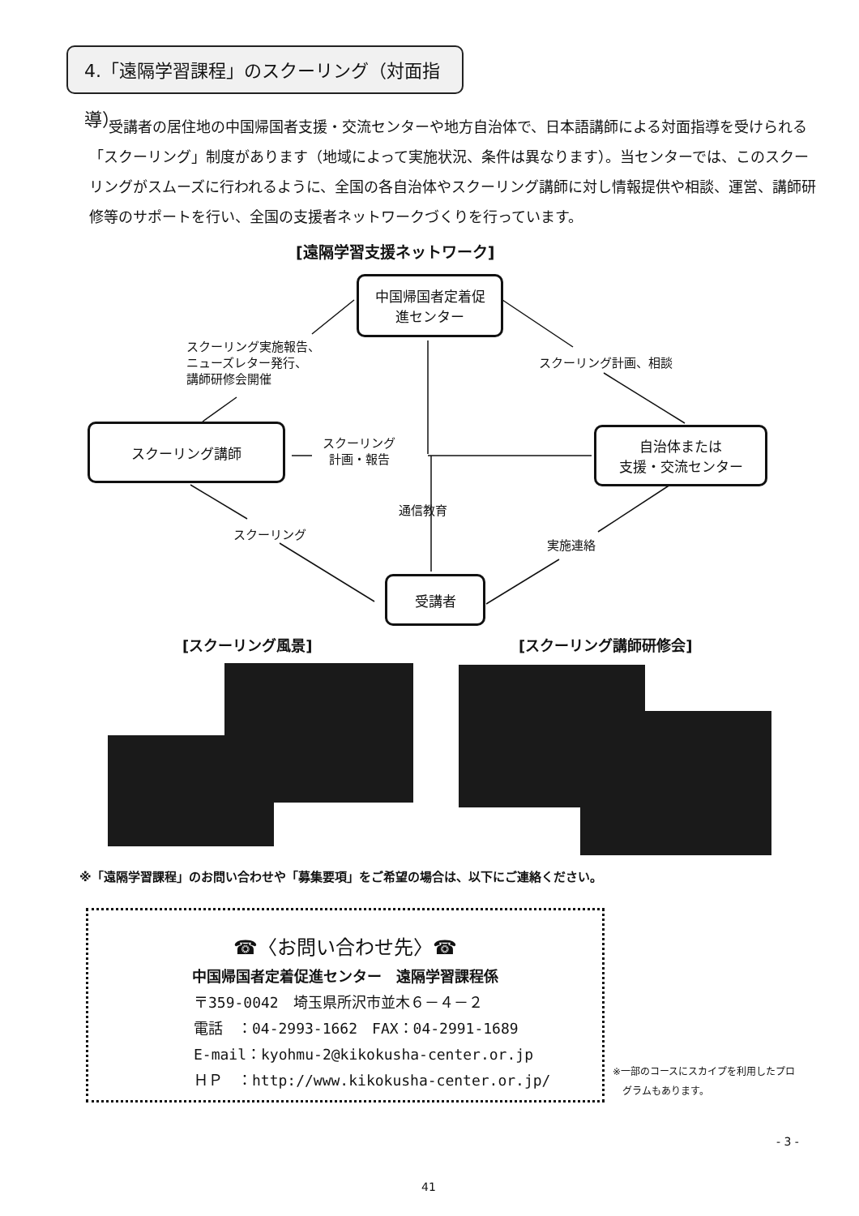4.「遠隔学習課程」のスクーリング（対面指導）
受講者の居住地の中国帰国者支援・交流センターや地方自治体で、日本語講師による対面指導を受けられる「スクーリング」制度があります（地域によって実施状況、条件は異なります）。当センターでは、このスクーリングがスムーズに行われるように、全国の各自治体やスクーリング講師に対し情報提供や相談、運営、講師研修等のサポートを行い、全国の支援者ネットワークづくりを行っています。
[遠隔学習支援ネットワーク]
中国帰国者定着促
進センター
スクーリング実施報告、
ニューズレター発行、
講師研修会開催
スクーリング計画、相談
スクーリング講師
スクーリング
計画・報告
自治体または
支援・交流センター
通信教育
スクーリング
実施連絡
受講者
[スクーリング風景] [スクーリング講師研修会]
※「遠隔学習課程」のお問い合わせや「募集要項」をご希望の場合は、以下にご連絡ください。
☎〈お問い合わせ先〉☎
中国帰国者定着促進センター　遠隔学習課程係
〒359-0042　埼玉県所沢市並木６－４－２
電話　：04-2993-1662　FAX：04-2991-1689
E-mail：kyohmu-2@kikokusha-center.or.jp
ＨＰ　：http://www.kikokusha-center.or.jp/
※一部のコースにスカイプを利用したプロ
　グラムもあります。
- 3 -
41